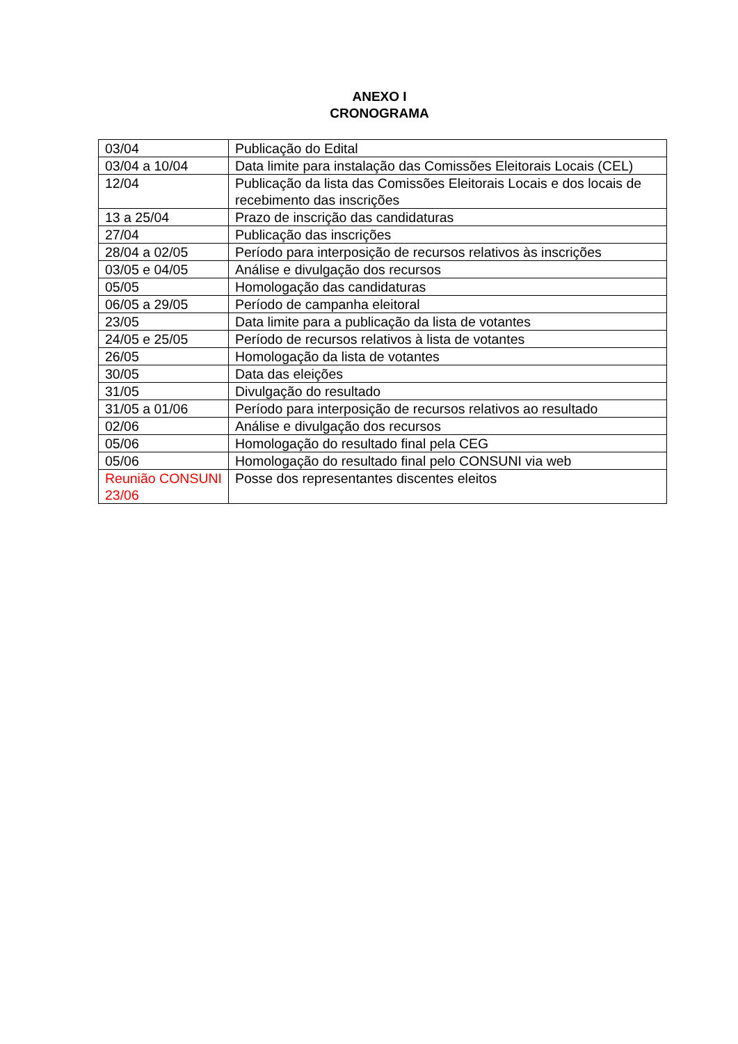ANEXO I
CRONOGRAMA
| 03/04 | Publicação do Edital |
| 03/04 a 10/04 | Data limite para instalação das Comissões Eleitorais Locais (CEL) |
| 12/04 | Publicação da lista das Comissões Eleitorais Locais e dos locais de recebimento das inscrições |
| 13 a 25/04 | Prazo de inscrição das candidaturas |
| 27/04 | Publicação das inscrições |
| 28/04 a 02/05 | Período para interposição de recursos relativos às inscrições |
| 03/05 e 04/05 | Análise e divulgação dos recursos |
| 05/05 | Homologação das candidaturas |
| 06/05 a 29/05 | Período de campanha eleitoral |
| 23/05 | Data limite para a publicação da lista de votantes |
| 24/05 e 25/05 | Período de recursos relativos à lista de votantes |
| 26/05 | Homologação da lista de votantes |
| 30/05 | Data das eleições |
| 31/05 | Divulgação do resultado |
| 31/05 a 01/06 | Período para interposição de recursos relativos ao resultado |
| 02/06 | Análise e divulgação dos recursos |
| 05/06 | Homologação do resultado final pela CEG |
| 05/06 | Homologação do resultado final pelo CONSUNI via web |
| Reunião CONSUNI 23/06 | Posse dos representantes discentes eleitos |